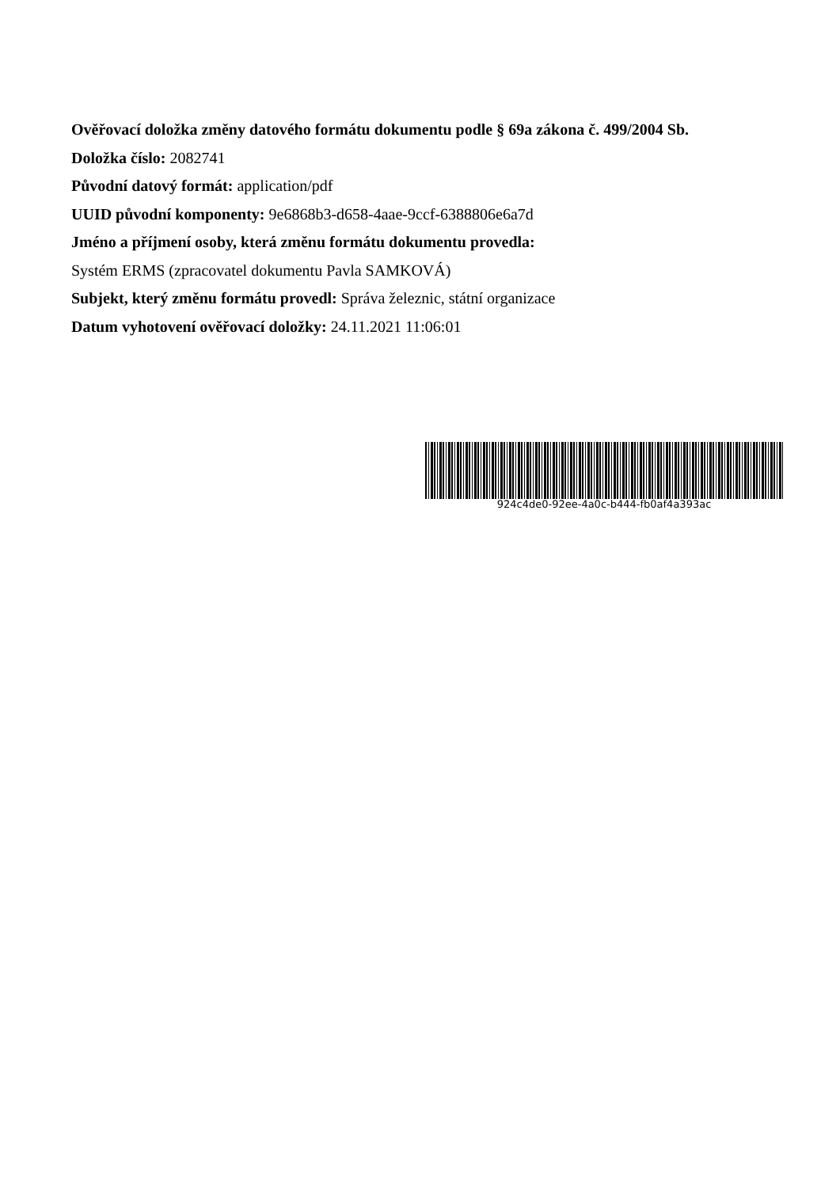Ověřovací doložka změny datového formátu dokumentu podle § 69a zákona č. 499/2004 Sb.
Doložka číslo: 2082741
Původní datový formát: application/pdf
UUID původní komponenty: 9e6868b3-d658-4aae-9ccf-6388806e6a7d
Jméno a příjmení osoby, která změnu formátu dokumentu provedla:
Systém ERMS (zpracovatel dokumentu Pavla SAMKOVÁ)
Subjekt, který změnu formátu provedl: Správa železnic, státní organizace
Datum vyhotovení ověřovací doložky: 24.11.2021 11:06:01
924c4de0-92ee-4a0c-b444-fb0af4a393ac